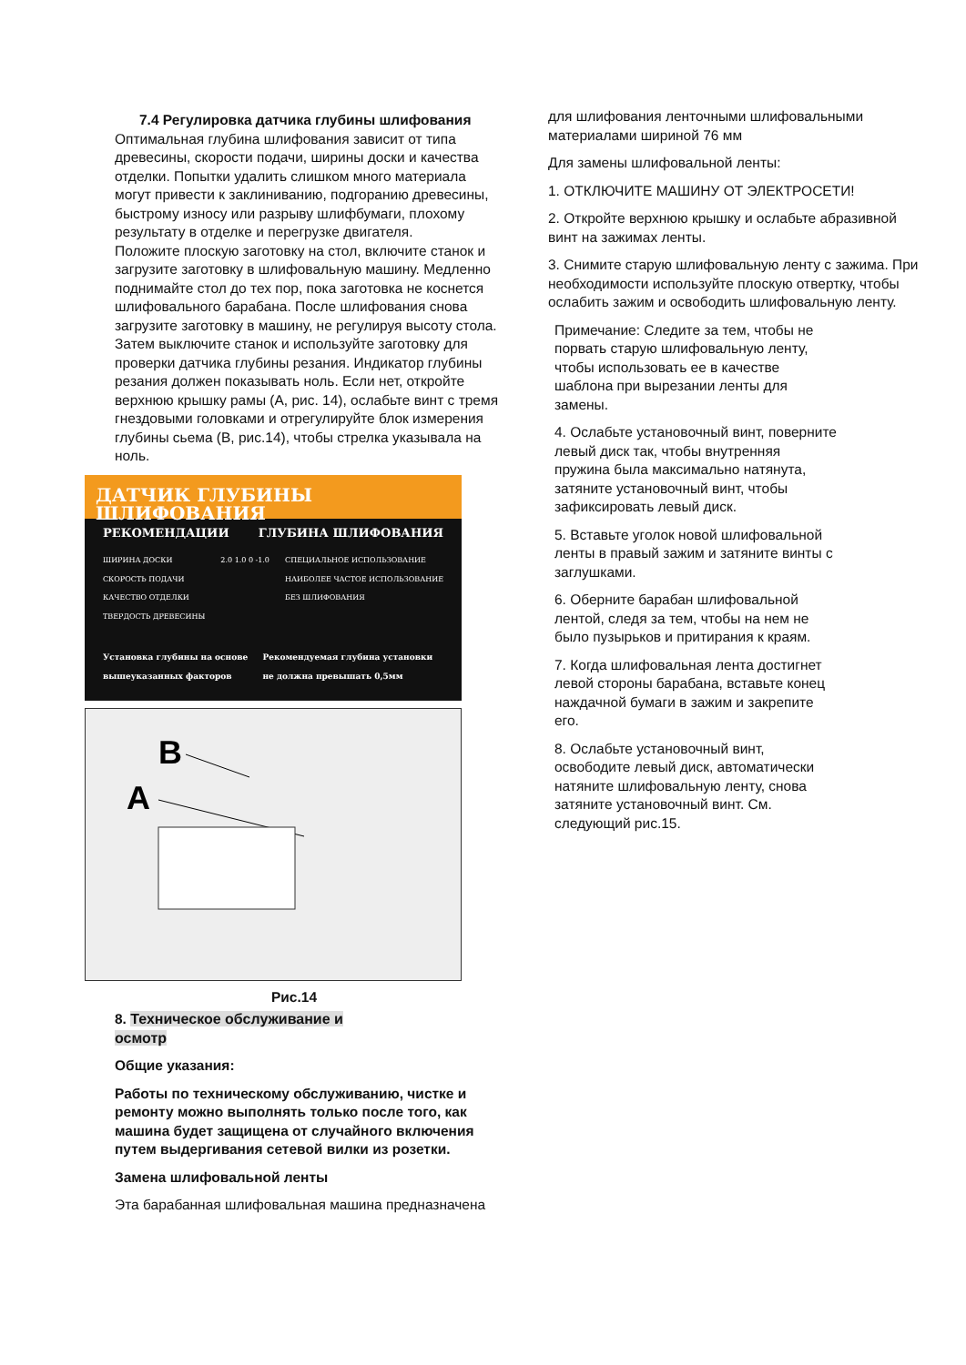7.4 Регулировка датчика глубины шлифования
Оптимальная глубина шлифования зависит от типа древесины, скорости подачи, ширины доски и качества отделки. Попытки удалить слишком много материала могут привести к заклиниванию, подгоранию древесины, быстрому износу или разрыву шлифбумаги, плохому результату в отделке и перегрузке двигателя.
Положите плоскую заготовку на стол, включите станок и загрузите заготовку в шлифовальную машину. Медленно поднимайте стол до тех пор, пока заготовка не коснется шлифовального барабана. После шлифования снова загрузите заготовку в машину, не регулируя высоту стола. Затем выключите станок и используйте заготовку для проверки датчика глубины резания. Индикатор глубины резания должен показывать ноль. Если нет, откройте верхнюю крышку рамы (А, рис. 14), ослабьте винт с тремя гнездовыми головками и отрегулируйте блок измерения глубины сьема (В, рис.14), чтобы стрелка указывала на ноль.
ДАТЧИК ГЛУБИНЫ ШЛИФОВАНИЯ
РЕКОМЕНДАЦИИ ГЛУБИНА ШЛИФОВАНИЯ
ШИРИНА ДОСКИ
СКОРОСТЬ ПОДАЧИ
КАЧЕСТВО ОТДЕЛКИ
ТВЕРДОСТЬ ДРЕВЕСИНЫ 2.0 1.0 0 -1.0 СПЕЦИАЛЬНОЕ ИСПОЛЬЗОВАНИЕ
НАИБОЛЕЕ ЧАСТОЕ ИСПОЛЬЗОВАНИЕ
БЕЗ ШЛИФОВАНИЯ
Установка глубины на основе вышеуказанных факторов Рекомендуемая глубина установки не должна превышать 0,5мм
B
A
Рис.14
8. Техническое обслуживание и
осмотр
Общие указания:
Работы по техническому обслуживанию, чистке и ремонту можно выполнять только после того, как машина будет защищена от случайного включения путем выдергивания сетевой вилки из розетки.
Замена шлифовальной ленты
Эта барабанная шлифовальная машина предназначена
для шлифования ленточными шлифовальными материалами шириной 76 мм
Для замены шлифовальной ленты:
1. ОТКЛЮЧИТЕ МАШИНУ ОТ ЭЛЕКТРОСЕТИ!
2. Откройте верхнюю крышку и ослабьте абразивной винт на зажимах ленты.
3. Снимите старую шлифовальную ленту с зажима. При необходимости используйте плоскую отвертку, чтобы ослабить зажим и освободить шлифовальную ленту.
Примечание: Следите за тем, чтобы не порвать старую шлифовальную ленту, чтобы использовать ее в качестве шаблона при вырезании ленты для замены.
4. Ослабьте установочный винт, поверните левый диск так, чтобы внутренняя пружина была максимально натянута, затяните установочный винт, чтобы зафиксировать левый диск.
5. Вставьте уголок новой шлифовальной ленты в правый зажим и затяните винты с заглушками.
6. Оберните барабан шлифовальной лентой, следя за тем, чтобы на нем не было пузырьков и притирания к краям.
7. Когда шлифовальная лента достигнет левой стороны барабана, вставьте конец наждачной бумаги в зажим и закрепите его.
8. Ослабьте установочный винт, освободите левый диск, автоматически натяните шлифовальную ленту, снова затяните установочный винт. См. следующий рис.15.